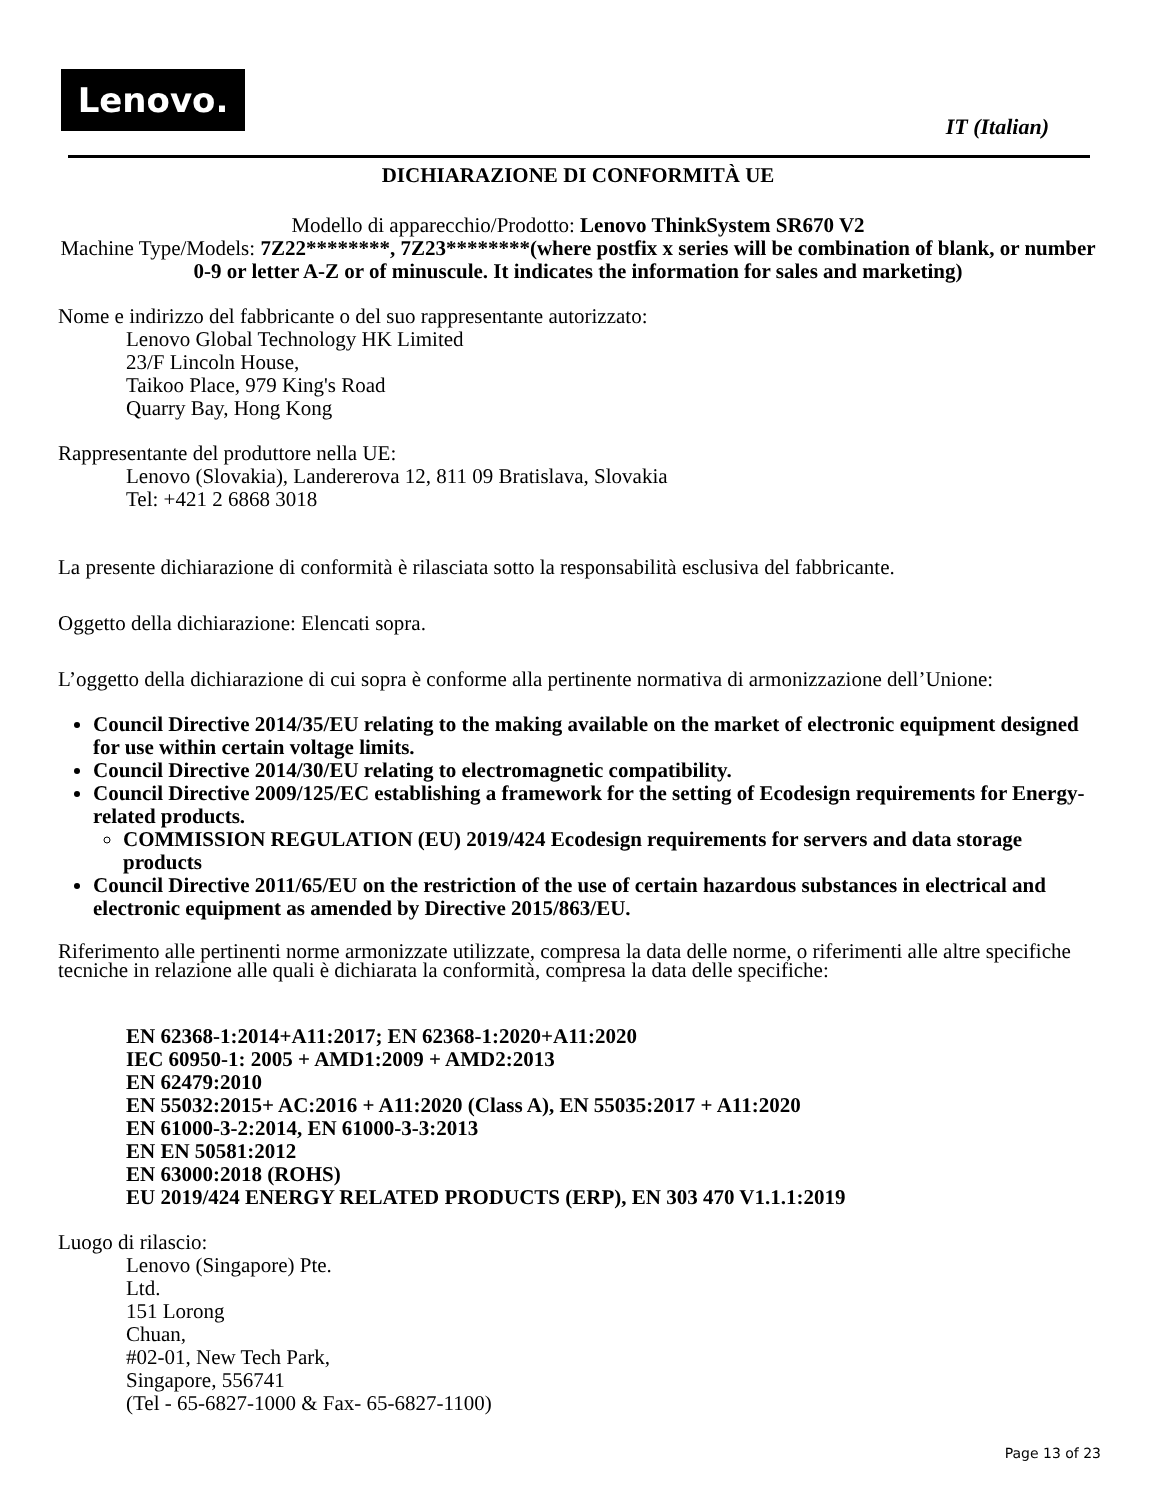Lenovo.
IT (Italian)
DICHIARAZIONE DI CONFORMITÀ UE
Modello di apparecchio/Prodotto: Lenovo ThinkSystem SR670 V2
Machine Type/Models: 7Z22********, 7Z23********(where postfix x series will be combination of blank, or number 0-9 or letter A-Z or of minuscule. It indicates the information for sales and marketing)
Nome e indirizzo del fabbricante o del suo rappresentante autorizzato:
Lenovo Global Technology HK Limited
23/F Lincoln House,
Taikoo Place, 979 King's Road
Quarry Bay, Hong Kong
Rappresentante del produttore nella UE:
Lenovo (Slovakia), Landererova 12, 811 09 Bratislava, Slovakia
Tel: +421 2 6868 3018
La presente dichiarazione di conformità è rilasciata sotto la responsabilità esclusiva del fabbricante.
Oggetto della dichiarazione: Elencati sopra.
L’oggetto della dichiarazione di cui sopra è conforme alla pertinente normativa di armonizzazione dell’Unione:
Council Directive 2014/35/EU relating to the making available on the market of electronic equipment designed for use within certain voltage limits.
Council Directive 2014/30/EU relating to electromagnetic compatibility.
Council Directive 2009/125/EC establishing a framework for the setting of Ecodesign requirements for Energy-related products.
COMMISSION REGULATION (EU) 2019/424 Ecodesign requirements for servers and data storage products
Council Directive 2011/65/EU on the restriction of the use of certain hazardous substances in electrical and electronic equipment as amended by Directive 2015/863/EU.
Riferimento alle pertinenti norme armonizzate utilizzate, compresa la data delle norme, o riferimenti alle altre specifiche tecniche in relazione alle quali è dichiarata la conformità, compresa la data delle specifiche:
EN 62368-1:2014+A11:2017; EN 62368-1:2020+A11:2020
IEC 60950-1: 2005 + AMD1:2009 + AMD2:2013
EN 62479:2010
EN 55032:2015+ AC:2016 + A11:2020 (Class A), EN 55035:2017 + A11:2020
EN 61000-3-2:2014, EN 61000-3-3:2013
EN EN 50581:2012
EN 63000:2018 (ROHS)
EU 2019/424 ENERGY RELATED PRODUCTS (ERP), EN 303 470 V1.1.1:2019
Luogo di rilascio:
Lenovo (Singapore) Pte.
Ltd.
151 Lorong
Chuan,
#02-01, New Tech Park,
Singapore, 556741
(Tel - 65-6827-1000 & Fax- 65-6827-1100)
Page 13 of 23